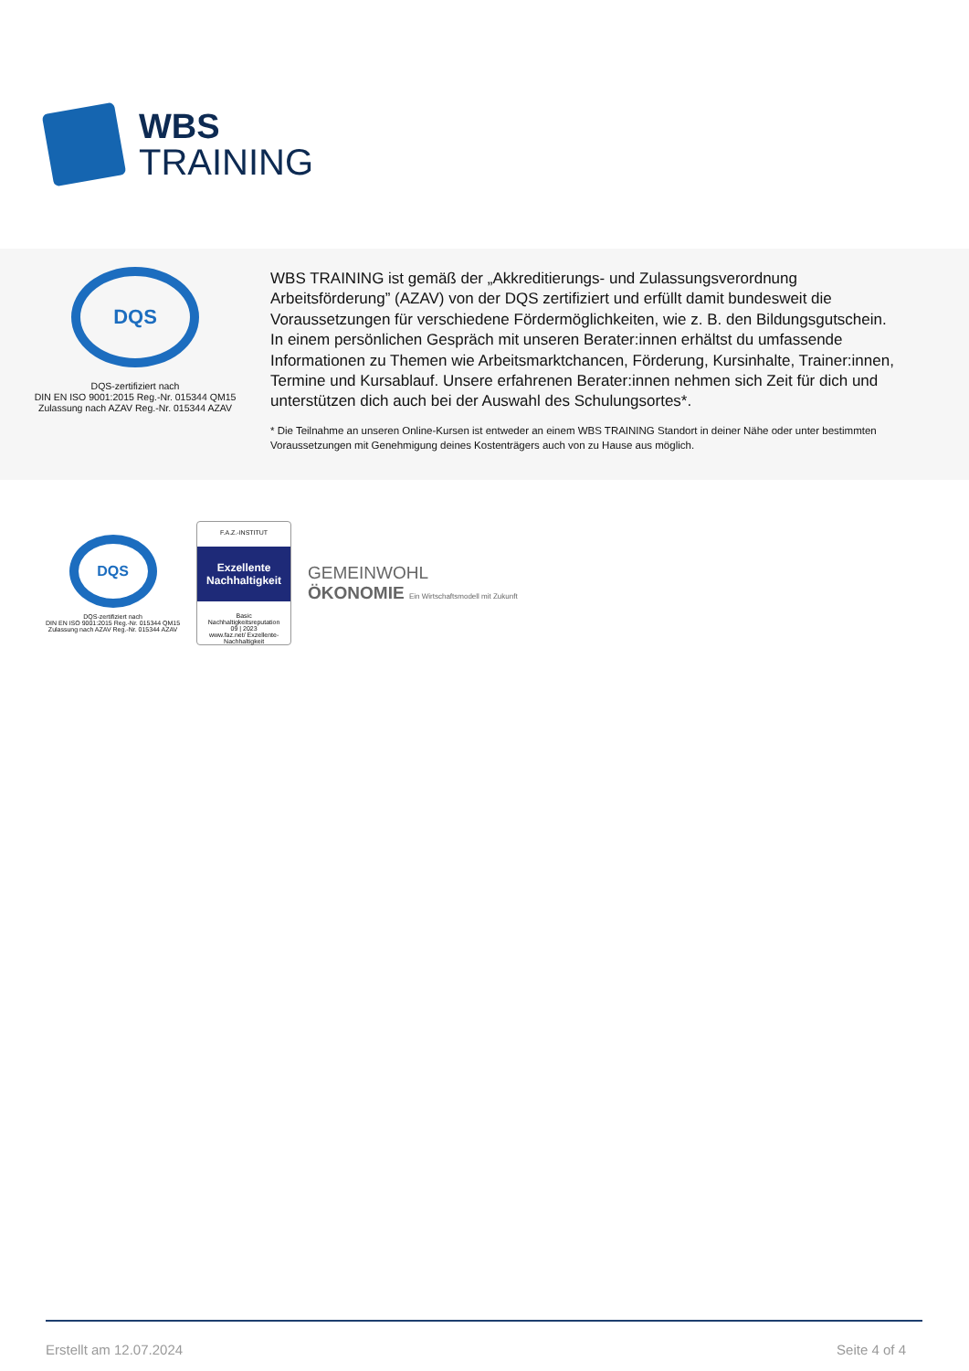WBS
TRAINING
DQS
DQS-zertifiziert nach
DIN EN ISO 9001:2015 Reg.-Nr. 015344 QM15
Zulassung nach AZAV Reg.-Nr. 015344 AZAV
WBS TRAINING ist gemäß der „Akkreditierungs- und Zulassungsverordnung Arbeitsförderung” (AZAV) von der DQS zertifiziert und erfüllt damit bundesweit die Voraussetzungen für verschiedene Fördermöglichkeiten, wie z. B. den Bildungsgutschein. In einem persönlichen Gespräch mit unseren Berater:innen erhältst du umfassende Informationen zu Themen wie Arbeitsmarktchancen, Förderung, Kursinhalte, Trainer:innen, Termine und Kursablauf. Unsere erfahrenen Berater:innen nehmen sich Zeit für dich und unterstützen dich auch bei der Auswahl des Schulungsortes*.
* Die Teilnahme an unseren Online-Kursen ist entweder an einem WBS TRAINING Standort in deiner Nähe oder unter bestimmten Voraussetzungen mit Genehmigung deines Kostenträgers auch von zu Hause aus möglich.
DQS
DQS-zertifiziert nach
DIN EN ISO 9001:2015 Reg.-Nr. 015344 QM15
Zulassung nach AZAV Reg.-Nr. 015344 AZAV
F.A.Z.-INSTITUT
Exzellente Nachhaltigkeit
Basic
Nachhaltigkeitsreputation
09 | 2023
www.faz.net/ Exzellente-Nachhaltigkeit
GEMEINWOHL
ÖKONOMIE Ein Wirtschaftsmodell mit Zukunft
Erstellt am 12.07.2024 Seite 4 of 4